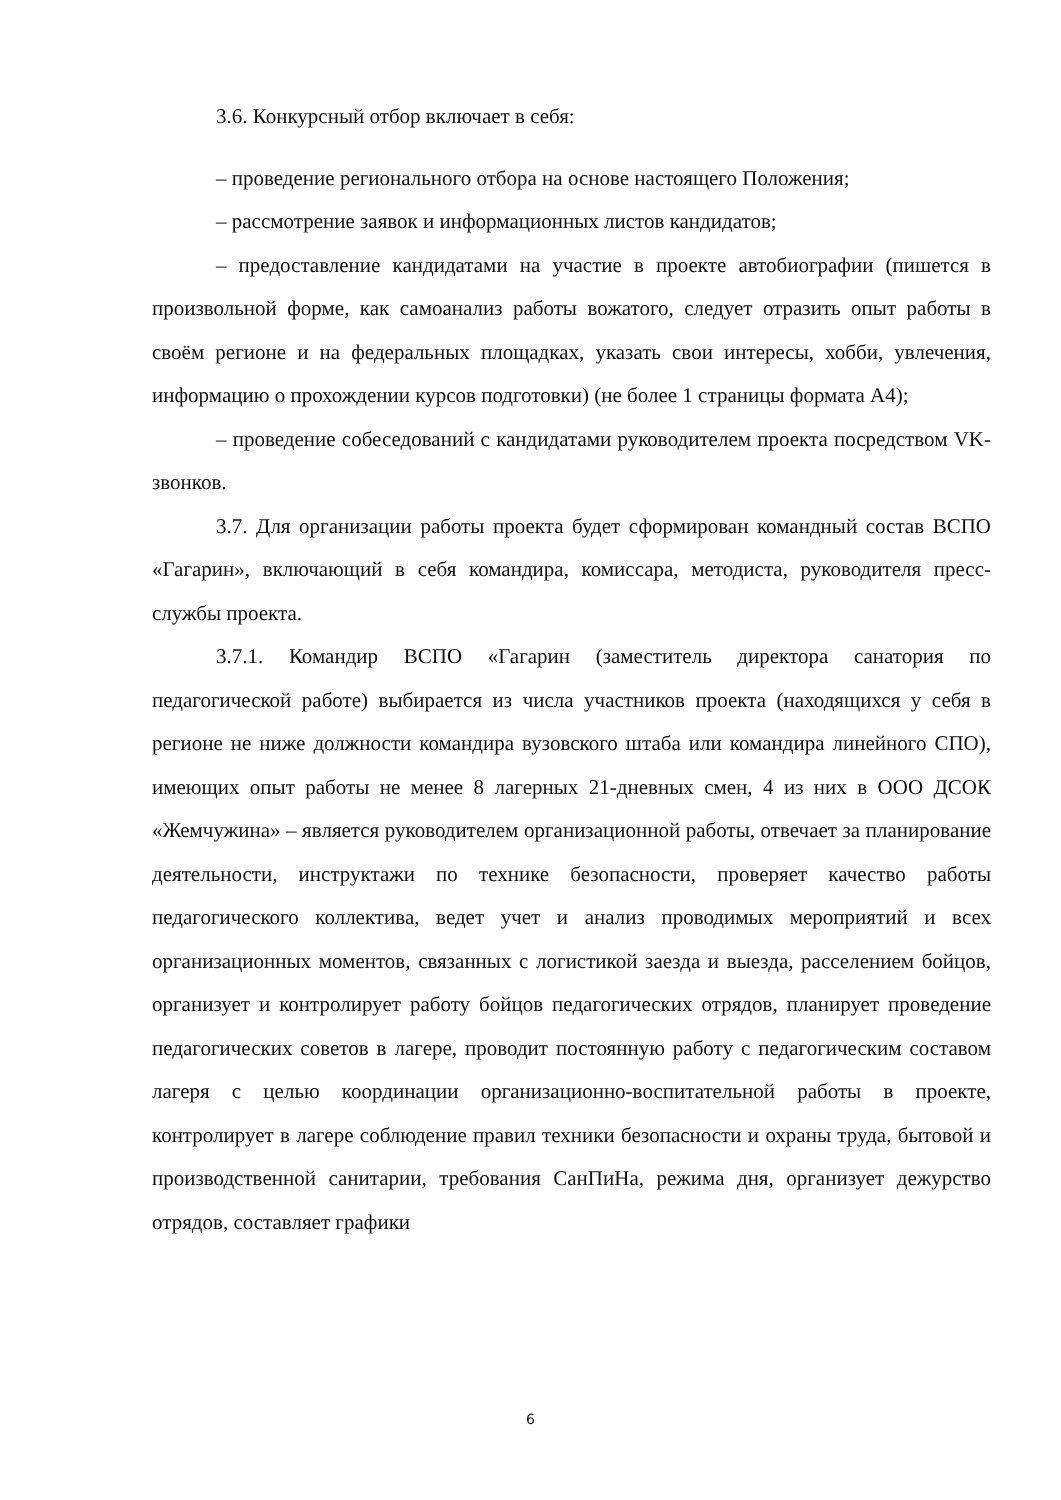3.6. Конкурсный отбор включает в себя:
– проведение регионального отбора на основе настоящего Положения;
– рассмотрение заявок и информационных листов кандидатов;
– предоставление кандидатами на участие в проекте автобиографии (пишется в произвольной форме, как самоанализ работы вожатого, следует отразить опыт работы в своём регионе и на федеральных площадках, указать свои интересы, хобби, увлечения, информацию о прохождении курсов подготовки) (не более 1 страницы формата А4);
– проведение собеседований с кандидатами руководителем проекта посредством VK-звонков.
3.7. Для организации работы проекта будет сформирован командный состав ВСПО «Гагарин», включающий в себя командира, комиссара, методиста, руководителя пресс-службы проекта.
3.7.1. Командир ВСПО «Гагарин (заместитель директора санатория по педагогической работе) выбирается из числа участников проекта (находящихся у себя в регионе не ниже должности командира вузовского штаба или командира линейного СПО), имеющих опыт работы не менее 8 лагерных 21-дневных смен, 4 из них в ООО ДСОК «Жемчужина» – является руководителем организационной работы, отвечает за планирование деятельности, инструктажи по технике безопасности, проверяет качество работы педагогического коллектива, ведет учет и анализ проводимых мероприятий и всех организационных моментов, связанных с логистикой заезда и выезда, расселением бойцов, организует и контролирует работу бойцов педагогических отрядов, планирует проведение педагогических советов в лагере, проводит постоянную работу с педагогическим составом лагеря с целью координации организационно-воспитательной работы в проекте, контролирует в лагере соблюдение правил техники безопасности и охраны труда, бытовой и производственной санитарии, требования СанПиНа, режима дня, организует дежурство отрядов, составляет графики
6